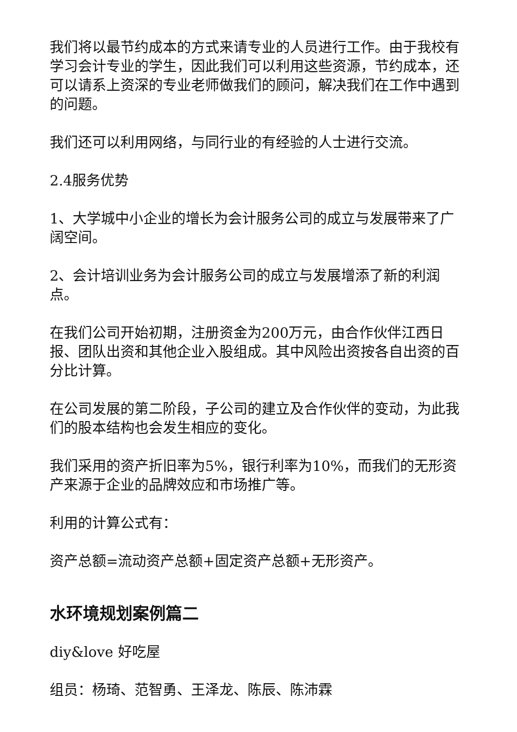我们将以最节约成本的方式来请专业的人员进行工作。由于我校有学习会计专业的学生，因此我们可以利用这些资源，节约成本，还可以请系上资深的专业老师做我们的顾问，解决我们在工作中遇到的问题。
我们还可以利用网络，与同行业的有经验的人士进行交流。
2.4服务优势
1、大学城中小企业的增长为会计服务公司的成立与发展带来了广阔空间。
2、会计培训业务为会计服务公司的成立与发展增添了新的利润点。
在我们公司开始初期，注册资金为200万元，由合作伙伴江西日报、团队出资和其他企业入股组成。其中风险出资按各自出资的百分比计算。
在公司发展的第二阶段，子公司的建立及合作伙伴的变动，为此我们的股本结构也会发生相应的变化。
我们采用的资产折旧率为5%，银行利率为10%，而我们的无形资产来源于企业的品牌效应和市场推广等。
利用的计算公式有：
资产总额=流动资产总额+固定资产总额+无形资产。
水环境规划案例篇二
diy&love 好吃屋
组员：杨琦、范智勇、王泽龙、陈辰、陈沛霖